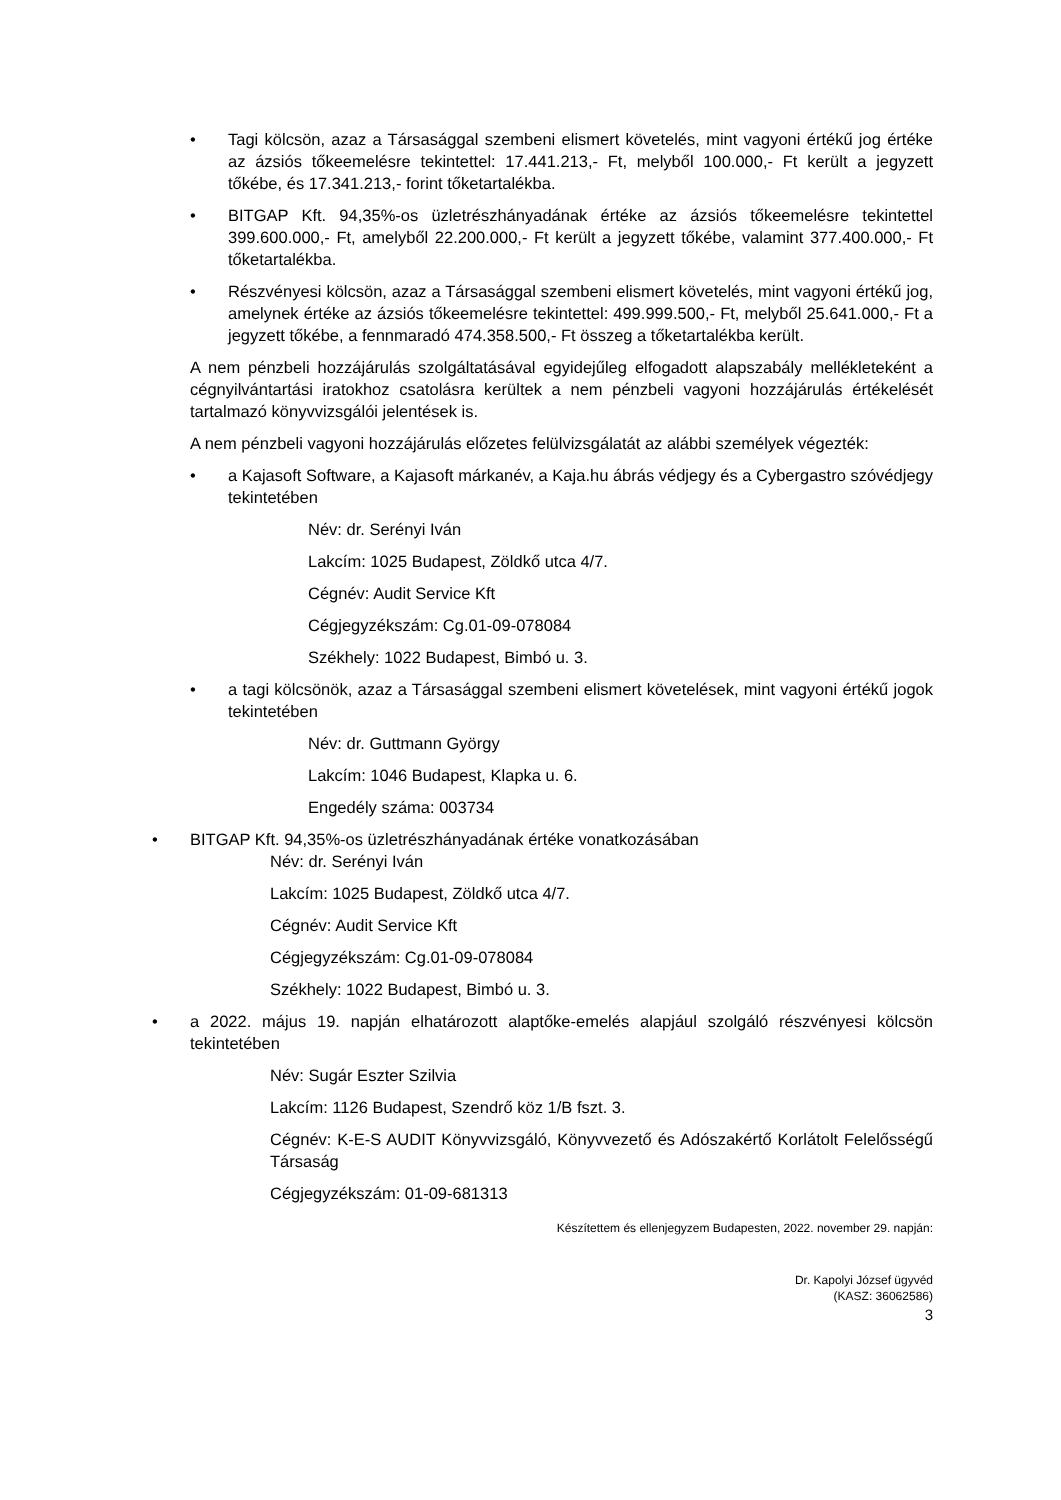• Tagi kölcsön, azaz a Társasággal szembeni elismert követelés, mint vagyoni értékű jog értéke az ázsiós tőkeemelésre tekintettel: 17.441.213,- Ft, melyből 100.000,- Ft került a jegyzett tőkébe, és 17.341.213,- forint tőketartalékba.
• BITGAP Kft. 94,35%-os üzletrészhányadának értéke az ázsiós tőkeemelésre tekintettel 399.600.000,- Ft, amelyből 22.200.000,- Ft került a jegyzett tőkébe, valamint 377.400.000,- Ft tőketartalékba.
• Részvényesi kölcsön, azaz a Társasággal szembeni elismert követelés, mint vagyoni értékű jog, amelynek értéke az ázsiós tőkeemelésre tekintettel: 499.999.500,- Ft, melyből 25.641.000,- Ft a jegyzett tőkébe, a fennmaradó 474.358.500,- Ft összeg a tőketartalékba került.
A nem pénzbeli hozzájárulás szolgáltatásával egyidejűleg elfogadott alapszabály mellékleteként a cégnyilvántartási iratokhoz csatolásra kerültek a nem pénzbeli vagyoni hozzájárulás értékelését tartalmazó könyvvizsgálói jelentések is.
A nem pénzbeli vagyoni hozzájárulás előzetes felülvizsgálatát az alábbi személyek végezték:
• a Kajasoft Software, a Kajasoft márkanév, a Kaja.hu ábrás védjegy és a Cybergastro szóvédjegy tekintetében
Név: dr. Serényi Iván
Lakcím: 1025 Budapest, Zöldkő utca 4/7.
Cégnév: Audit Service Kft
Cégjegyzékszám: Cg.01-09-078084
Székhely: 1022 Budapest, Bimbó u. 3.
• a tagi kölcsönök, azaz a Társasággal szembeni elismert követelések, mint vagyoni értékű jogok tekintetében
Név: dr. Guttmann György
Lakcím: 1046 Budapest, Klapka u. 6.
Engedély száma: 003734
• BITGAP Kft. 94,35%-os üzletrészhányadának értéke vonatkozásában
Név: dr. Serényi Iván
Lakcím: 1025 Budapest, Zöldkő utca 4/7.
Cégnév: Audit Service Kft
Cégjegyzékszám: Cg.01-09-078084
Székhely: 1022 Budapest, Bimbó u. 3.
• a 2022. május 19. napján elhatározott alaptőke-emelés alapjául szolgáló részvényesi kölcsön tekintetében
Név: Sugár Eszter Szilvia
Lakcím: 1126 Budapest, Szendrő köz 1/B fszt. 3.
Cégnév: K-E-S AUDIT Könyvvizsgáló, Könyvvezető és Adószakértő Korlátolt Felelősségű Társaság
Cégjegyzékszám: 01-09-681313
Készítettem és ellenjegyzem Budapesten, 2022. november 29. napján:
Dr. Kapolyi József ügyvéd
(KASZ: 36062586)
3